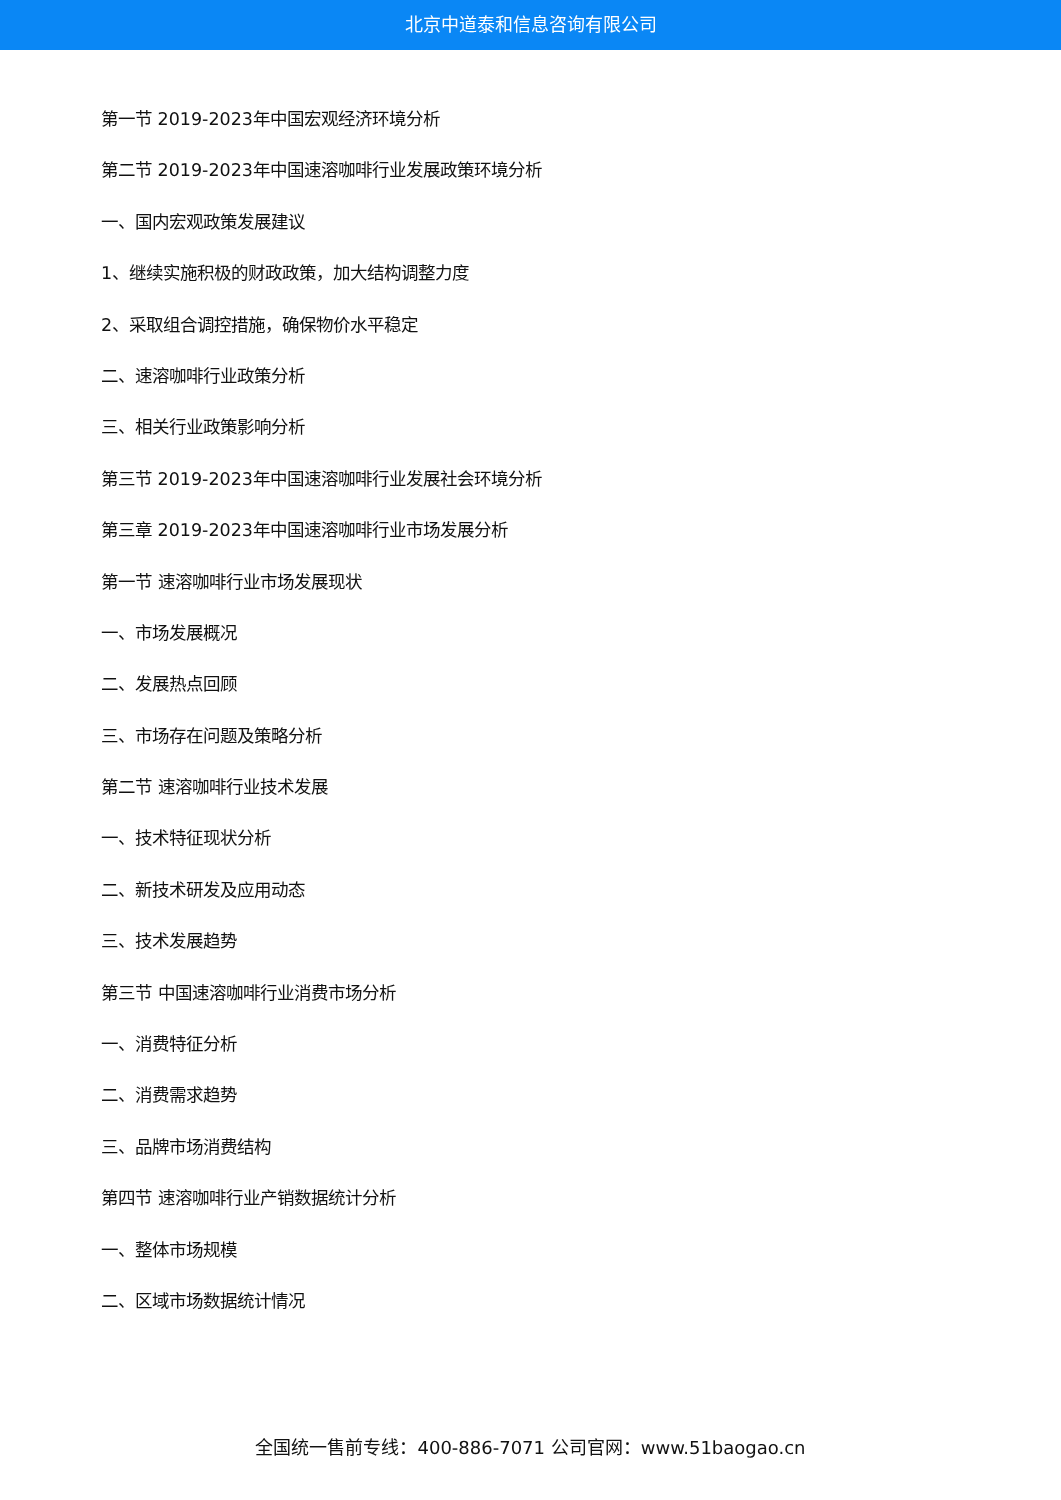北京中道泰和信息咨询有限公司
第一节 2019-2023年中国宏观经济环境分析
第二节 2019-2023年中国速溶咖啡行业发展政策环境分析
一、国内宏观政策发展建议
1、继续实施积极的财政政策，加大结构调整力度
2、采取组合调控措施，确保物价水平稳定
二、速溶咖啡行业政策分析
三、相关行业政策影响分析
第三节 2019-2023年中国速溶咖啡行业发展社会环境分析
第三章 2019-2023年中国速溶咖啡行业市场发展分析
第一节 速溶咖啡行业市场发展现状
一、市场发展概况
二、发展热点回顾
三、市场存在问题及策略分析
第二节 速溶咖啡行业技术发展
一、技术特征现状分析
二、新技术研发及应用动态
三、技术发展趋势
第三节 中国速溶咖啡行业消费市场分析
一、消费特征分析
二、消费需求趋势
三、品牌市场消费结构
第四节 速溶咖啡行业产销数据统计分析
一、整体市场规模
二、区域市场数据统计情况
全国统一售前专线：400-886-7071 公司官网：www.51baogao.cn